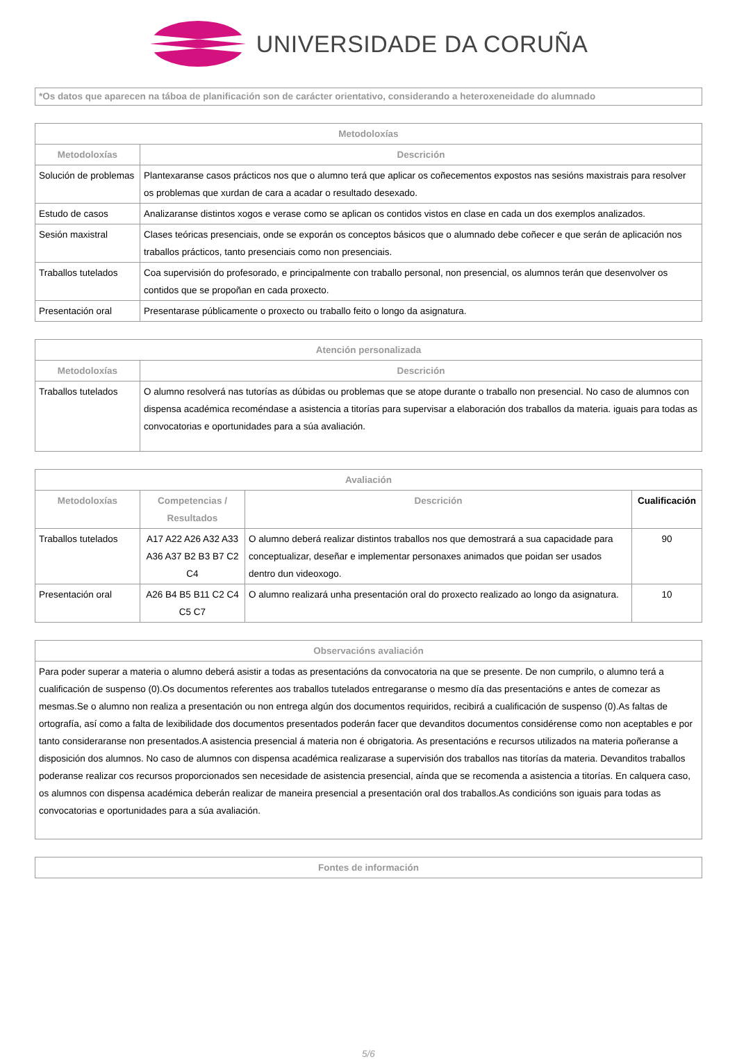UNIVERSIDADE DA CORUÑA
*Os datos que aparecen na táboa de planificación son de carácter orientativo, considerando a heteroxeneidade do alumnado
| Metodoloxías | |
| --- | --- |
| Metodoloxías | Descrición |
| Solución de problemas | Plantexaranse casos prácticos nos que o alumno terá que aplicar os coñecementos expostos nas sesións maxistrais para resolver os problemas que xurdan de cara a acadar o resultado desexado. |
| Estudo de casos | Analizaranse distintos xogos e verase como se aplican os contidos vistos en clase en cada un dos exemplos analizados. |
| Sesión maxistral | Clases teóricas presenciais, onde se exporán os conceptos básicos que o alumnado debe coñecer e que serán de aplicación nos traballos prácticos, tanto presenciais como non presenciais. |
| Traballos tutelados | Coa supervisión do profesorado, e principalmente con traballo personal, non presencial, os alumnos terán que desenvolver os contidos que se propoñan en cada proxecto. |
| Presentación oral | Presentarase públicamente o proxecto ou traballo feito o longo da asignatura. |
| Atención personalizada | |
| --- | --- |
| Metodoloxías | Descrición |
| Traballos tutelados | O alumno resolverá nas tutorías as dúbidas ou problemas que se atope durante o traballo non presencial. No caso de alumnos con dispensa académica recoméndase a asistencia a titorías para supervisar a elaboración dos traballos da materia. iguais para todas as convocatorias e oportunidades para a súa avaliación. |
| Avaliación | | | |
| --- | --- | --- | --- |
| Metodoloxías | Competencias / Resultados | Descrición | Cualificación |
| Traballos tutelados | A17 A22 A26 A32 A33 A36 A37 B2 B3 B7 C2 C4 | O alumno deberá realizar distintos traballos nos que demostrará a sua capacidade para conceptualizar, deseñar e implementar personaxes animados que poidan ser usados dentro dun videoxogo. | 90 |
| Presentación oral | A26 B4 B5 B11 C2 C4 C5 C7 | O alumno realizará unha presentación oral do proxecto realizado ao longo da asignatura. | 10 |
| Observacións avaliación |
| --- |
| Para poder superar a materia o alumno deberá asistir a todas as presentacións da convocatoria na que se presente. De non cumprilo, o alumno terá a cualificación de suspenso (0).Os documentos referentes aos traballos tutelados entregaranse o mesmo día das presentacións e antes de comezar as mesmas.Se o alumno non realiza a presentación ou non entrega algún dos documentos requiridos, recibirá a cualificación de suspenso (0).As faltas de ortografía, así como a falta de lexibilidade dos documentos presentados poderán facer que devanditos documentos considérense como non aceptables e por tanto consideraranse non presentados.A asistencia presencial á materia non é obrigatoria. As presentacións e recursos utilizados na materia poñeranse a disposición dos alumnos. No caso de alumnos con dispensa académica realizarase a supervisión dos traballos nas titorías da materia. Devanditos traballos poderanse realizar cos recursos proporcionados sen necesidade de asistencia presencial, aínda que se recomenda a asistencia a titorías. En calquera caso, os alumnos con dispensa académica deberán realizar de maneira presencial a presentación oral dos traballos.As condicións son iguais para todas as convocatorias e oportunidades para a súa avaliación. |
| Fontes de información |
| --- |
5/6